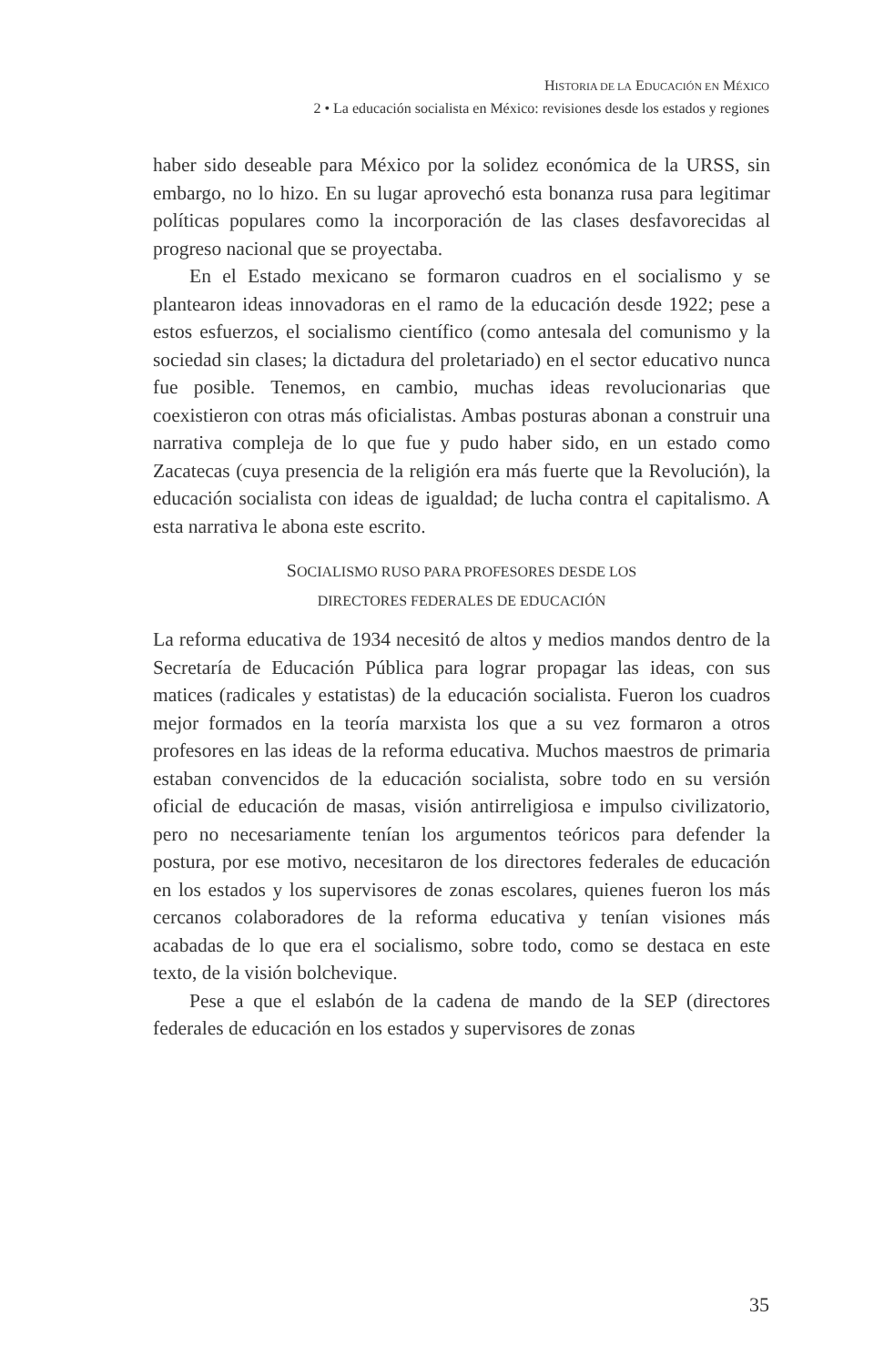HISTORIA DE LA EDUCACIÓN EN MÉXICO
2 • La educación socialista en México: revisiones desde los estados y regiones
haber sido deseable para México por la solidez económica de la URSS, sin embargo, no lo hizo. En su lugar aprovechó esta bonanza rusa para legitimar políticas populares como la incorporación de las clases desfavorecidas al progreso nacional que se proyectaba.
En el Estado mexicano se formaron cuadros en el socialismo y se plantearon ideas innovadoras en el ramo de la educación desde 1922; pese a estos esfuerzos, el socialismo científico (como antesala del comunismo y la sociedad sin clases; la dictadura del proletariado) en el sector educativo nunca fue posible. Tenemos, en cambio, muchas ideas revolucionarias que coexistieron con otras más oficialistas. Ambas posturas abonan a construir una narrativa compleja de lo que fue y pudo haber sido, en un estado como Zacatecas (cuya presencia de la religión era más fuerte que la Revolución), la educación socialista con ideas de igualdad; de lucha contra el capitalismo. A esta narrativa le abona este escrito.
SOCIALISMO RUSO PARA PROFESORES DESDE LOS
DIRECTORES FEDERALES DE EDUCACIÓN
La reforma educativa de 1934 necesitó de altos y medios mandos dentro de la Secretaría de Educación Pública para lograr propagar las ideas, con sus matices (radicales y estatistas) de la educación socialista. Fueron los cuadros mejor formados en la teoría marxista los que a su vez formaron a otros profesores en las ideas de la reforma educativa. Muchos maestros de primaria estaban convencidos de la educación socialista, sobre todo en su versión oficial de educación de masas, visión antirreligiosa e impulso civilizatorio, pero no necesariamente tenían los argumentos teóricos para defender la postura, por ese motivo, necesitaron de los directores federales de educación en los estados y los supervisores de zonas escolares, quienes fueron los más cercanos colaboradores de la reforma educativa y tenían visiones más acabadas de lo que era el socialismo, sobre todo, como se destaca en este texto, de la visión bolchevique.
Pese a que el eslabón de la cadena de mando de la SEP (directores federales de educación en los estados y supervisores de zonas
35